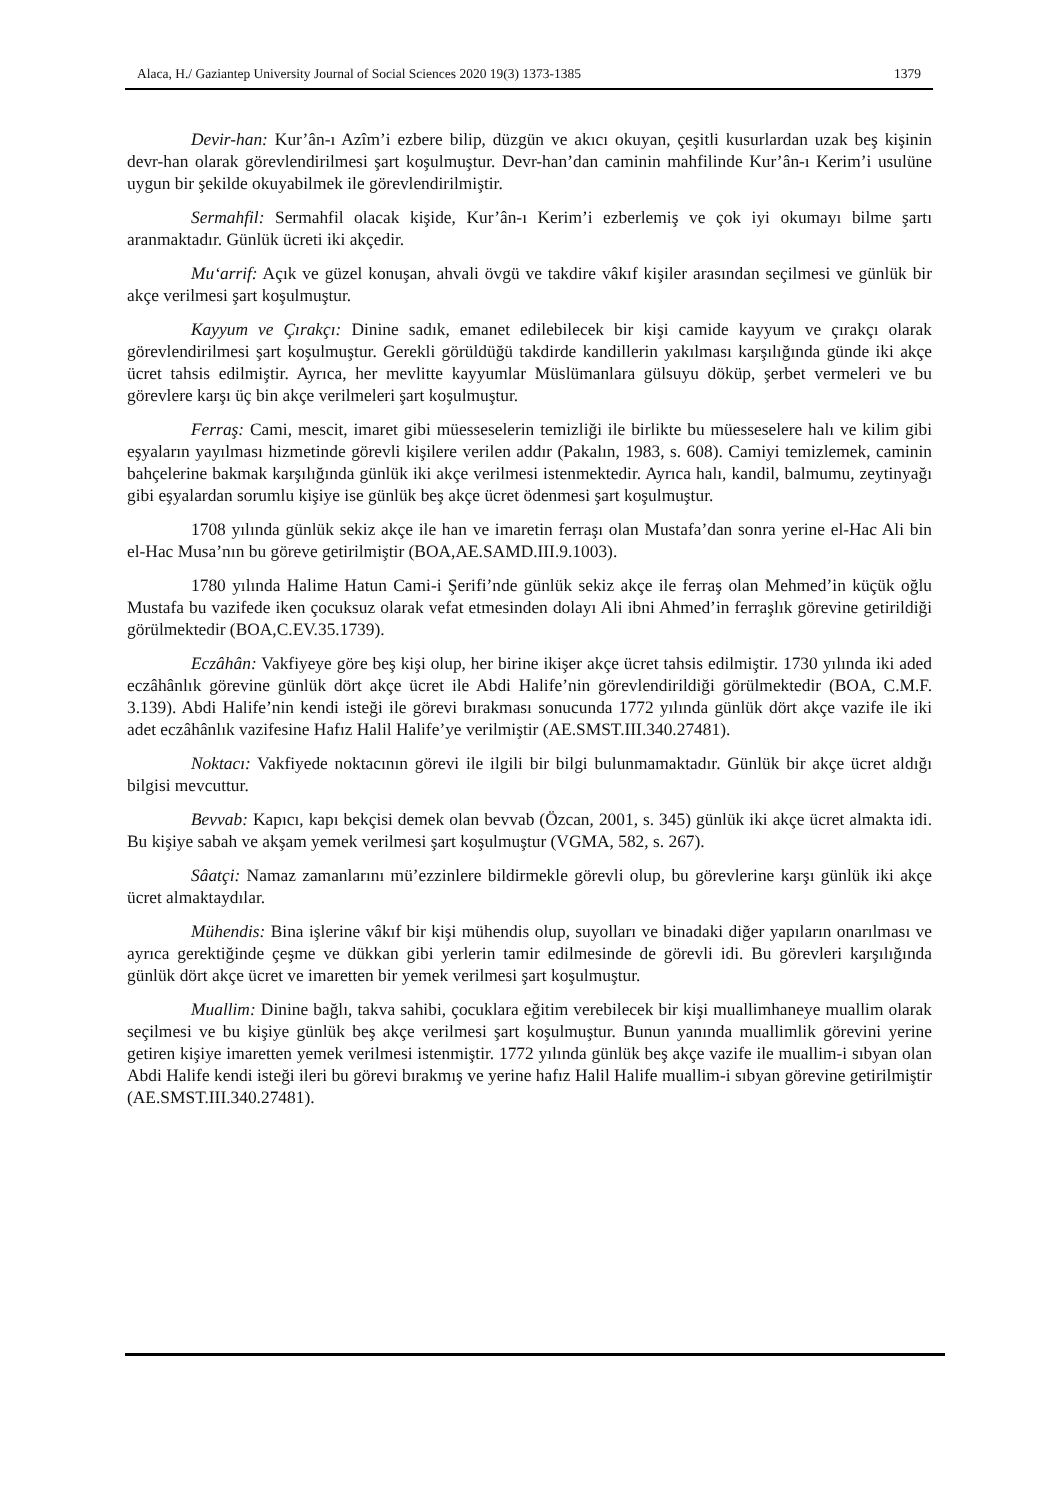Alaca, H./ Gaziantep University Journal of Social Sciences 2020 19(3) 1373-1385 1379
Devir-han: Kur’ân-ı Azîm’i ezbere bilip, düzgün ve akıcı okuyan, çeşitli kusurlardan uzak beş kişinin devr-han olarak görevlendirilmesi şart koşulmuştur. Devr-han’dan caminin mahfilinde Kur’ân-ı Kerim’i usulüne uygun bir şekilde okuyabilmek ile görevlendirilmiştir.
Sermahfil: Sermahfil olacak kişide, Kur’ân-ı Kerim’i ezberlemiş ve çok iyi okumayı bilme şartı aranmaktadır. Günlük ücreti iki akçedir.
Mu‘arrif: Açık ve güzel konuşan, ahvali övgü ve takdire vâkıf kişiler arasından seçilmesi ve günlük bir akçe verilmesi şart koşulmuştur.
Kayyum ve Çırakçı: Dinine sadık, emanet edilebilecek bir kişi camide kayyum ve çırakçı olarak görevlendirilmesi şart koşulmuştur. Gerekli görüldüğü takdirde kandillerin yakılması karşılığında günde iki akçe ücret tahsis edilmiştir. Ayrıca, her mevlitte kayyumlar Müslümanlara gülsuyu döküp, şerbet vermeleri ve bu görevlere karşı üç bin akçe verilmeleri şart koşulmuştur.
Ferraş: Cami, mescit, imaret gibi müesseselerin temizliği ile birlikte bu müesseselere halı ve kilim gibi eşyaların yayılması hizmetinde görevli kişilere verilen addır (Pakalın, 1983, s. 608). Camiyi temizlemek, caminin bahçelerine bakmak karşılığında günlük iki akçe verilmesi istenmektedir. Ayrıca halı, kandil, balmumu, zeytinyağı gibi eşyalardan sorumlu kişiye ise günlük beş akçe ücret ödenmesi şart koşulmuştur.
1708 yılında günlük sekiz akçe ile han ve imaretin ferraşı olan Mustafa’dan sonra yerine el-Hac Ali bin el-Hac Musa’nın bu göreve getirilmiştir (BOA,AE.SAMD.III.9.1003).
1780 yılında Halime Hatun Cami-i Şerifi’nde günlük sekiz akçe ile ferraş olan Mehmed’in küçük oğlu Mustafa bu vazifede iken çocuksuz olarak vefat etmesinden dolayı Ali ibni Ahmed’in ferraşlık görevine getirildiği görülmektedir (BOA,C.EV.35.1739).
Eczâhân: Vakfiyeye göre beş kişi olup, her birine ikişer akçe ücret tahsis edilmiştir. 1730 yılında iki aded eczâhânlık görevine günlük dört akçe ücret ile Abdi Halife’nin görevlendirildiği görülmektedir (BOA, C.M.F. 3.139). Abdi Halife’nin kendi isteği ile görevi bırakması sonucunda 1772 yılında günlük dört akçe vazife ile iki adet eczâhânlık vazifesine Hafız Halil Halife’ye verilmiştir (AE.SMST.III.340.27481).
Noktacı: Vakfiyede noktacının görevi ile ilgili bir bilgi bulunmamaktadır. Günlük bir akçe ücret aldığı bilgisi mevcuttur.
Bevvab: Kapıcı, kapı bekçisi demek olan bevvab (Özcan, 2001, s. 345) günlük iki akçe ücret almakta idi. Bu kişiye sabah ve akşam yemek verilmesi şart koşulmuştur (VGMA, 582, s. 267).
Sâatçi: Namaz zamanlarını mü’ezzinlere bildirmekle görevli olup, bu görevlerine karşı günlük iki akçe ücret almaktaydılar.
Mühendis: Bina işlerine vâkıf bir kişi mühendis olup, suyolları ve binadaki diğer yapıların onarılması ve ayrıca gerektiğinde çeşme ve dükkan gibi yerlerin tamir edilmesinde de görevli idi. Bu görevleri karşılığında günlük dört akçe ücret ve imaretten bir yemek verilmesi şart koşulmuştur.
Muallim: Dinine bağlı, takva sahibi, çocuklara eğitim verebilecek bir kişi muallimhaneye muallim olarak seçilmesi ve bu kişiye günlük beş akçe verilmesi şart koşulmuştur. Bunun yanında muallimlik görevini yerine getiren kişiye imaretten yemek verilmesi istenmiştir. 1772 yılında günlük beş akçe vazife ile muallim-i sıbyan olan Abdi Halife kendi isteği ileri bu görevi bırakmış ve yerine hafız Halil Halife muallim-i sıbyan görevine getirilmiştir (AE.SMST.III.340.27481).